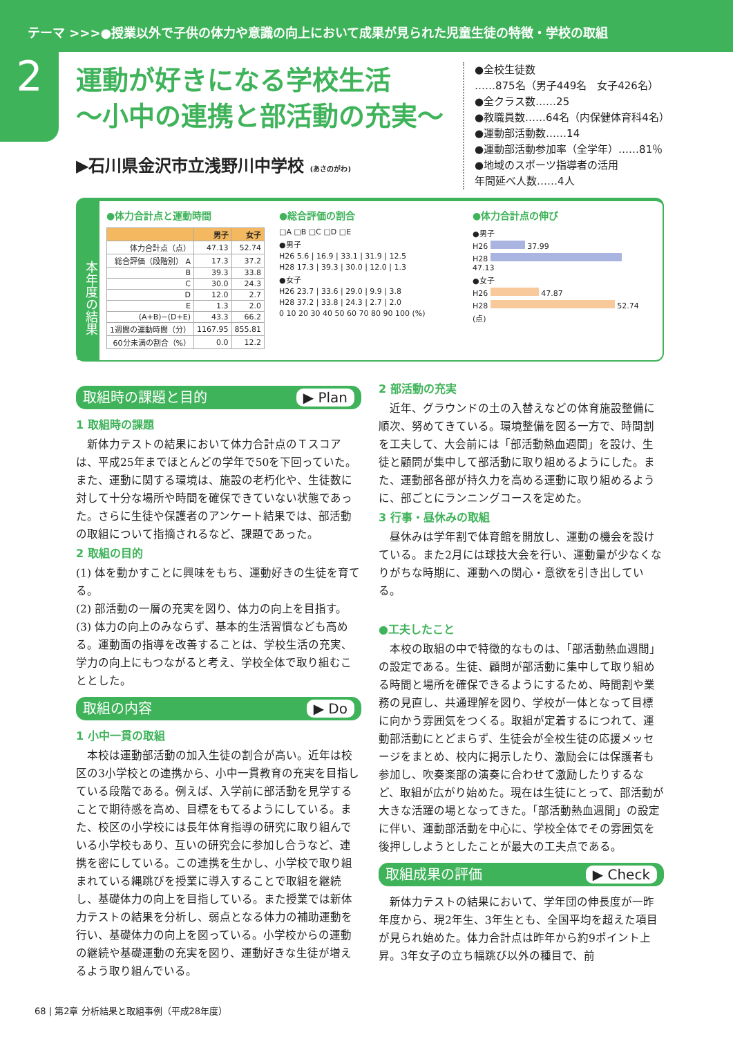テーマ >>>●授業以外で子供の体力や意識の向上において成果が見られた児童生徒の特徴・学校の取組
2
運動が好きになる学校生活
～小中の連携と部活動の充実～
▶石川県金沢市立浅野川中学校 (あさのがわ)
●全校生徒数
……875名（男子449名　女子426名）
●全クラス数……25
●教職員数……64名（内保健体育科4名）
●運動部活動数……14
●運動部活動参加率（全学年）……81％
●地域のスポーツ指導者の活用
年間延べ人数……4人
本年度の結果
●体力合計点と運動時間
| | 男子 | 女子 |
| --- | --- | --- |
| 体力合計点（点） | 47.13 | 52.74 |
| 総合評価（段階別） A | 17.3 | 37.2 |
| B | 39.3 | 33.8 |
| C | 30.0 | 24.3 |
| D | 12.0 | 2.7 |
| E | 1.3 | 2.0 |
| (A+B)−(D+E) | 43.3 | 66.2 |
| 1週間の運動時間（分） | 1167.95 | 855.81 |
| 60分未満の割合（%） | 0.0 | 12.2 |
●総合評価の割合
□A □B □C □D □E
●男子
H26 5.6 | 16.9 | 33.1 | 31.9 | 12.5
H28 17.3 | 39.3 | 30.0 | 12.0 | 1.3
●女子
H26 23.7 | 33.6 | 29.0 | 9.9 | 3.8
H28 37.2 | 33.8 | 24.3 | 2.7 | 2.0
0 10 20 30 40 50 60 70 80 90 100 (%)
●体力合計点の伸び
●男子
H26 37.99
H28 47.13
●女子
H26 47.87
H28 52.74
(点)
取組時の課題と目的 ▶ Plan
1 取組時の課題
新体力テストの結果において体力合計点のＴスコアは、平成25年までほとんどの学年で50を下回っていた。また、運動に関する環境は、施設の老朽化や、生徒数に対して十分な場所や時間を確保できていない状態であった。さらに生徒や保護者のアンケート結果では、部活動の取組について指摘されるなど、課題であった。
2 取組の目的
(1) 体を動かすことに興味をもち、運動好きの生徒を育てる。
(2) 部活動の一層の充実を図り、体力の向上を目指す。
(3) 体力の向上のみならず、基本的生活習慣なども高める。運動面の指導を改善することは、学校生活の充実、学力の向上にもつながると考え、学校全体で取り組むこととした。
取組の内容 ▶ Do
1 小中一貫の取組
本校は運動部活動の加入生徒の割合が高い。近年は校区の3小学校との連携から、小中一貫教育の充実を目指している段階である。例えば、入学前に部活動を見学することで期待感を高め、目標をもてるようにしている。また、校区の小学校には長年体育指導の研究に取り組んでいる小学校もあり、互いの研究会に参加し合うなど、連携を密にしている。この連携を生かし、小学校で取り組まれている縄跳びを授業に導入することで取組を継続し、基礎体力の向上を目指している。また授業では新体力テストの結果を分析し、弱点となる体力の補助運動を行い、基礎体力の向上を図っている。小学校からの運動の継続や基礎運動の充実を図り、運動好きな生徒が増えるよう取り組んでいる。
2 部活動の充実
近年、グラウンドの土の入替えなどの体育施設整備に順次、努めてきている。環境整備を図る一方で、時間割を工夫して、大会前には「部活動熱血週間」を設け、生徒と顧問が集中して部活動に取り組めるようにした。また、運動部各部が持久力を高める運動に取り組めるように、部ごとにランニングコースを定めた。
3 行事・昼休みの取組
昼休みは学年割で体育館を開放し、運動の機会を設けている。また2月には球技大会を行い、運動量が少なくなりがちな時期に、運動への関心・意欲を引き出している。
●工夫したこと
本校の取組の中で特徴的なものは、「部活動熱血週間」の設定である。生徒、顧問が部活動に集中して取り組める時間と場所を確保できるようにするため、時間割や業務の見直し、共通理解を図り、学校が一体となって目標に向かう雰囲気をつくる。取組が定着するにつれて、運動部活動にとどまらず、生徒会が全校生徒の応援メッセージをまとめ、校内に掲示したり、激励会には保護者も参加し、吹奏楽部の演奏に合わせて激励したりするなど、取組が広がり始めた。現在は生徒にとって、部活動が大きな活躍の場となってきた。「部活動熱血週間」の設定に伴い、運動部活動を中心に、学校全体でその雰囲気を後押ししようとしたことが最大の工夫点である。
取組成果の評価 ▶ Check
新体力テストの結果において、学年団の伸長度が一昨年度から、現2年生、3年生とも、全国平均を超えた項目が見られ始めた。体力合計点は昨年から約9ポイント上昇。3年女子の立ち幅跳び以外の種目で、前
68 | 第2章 分析結果と取組事例（平成28年度）